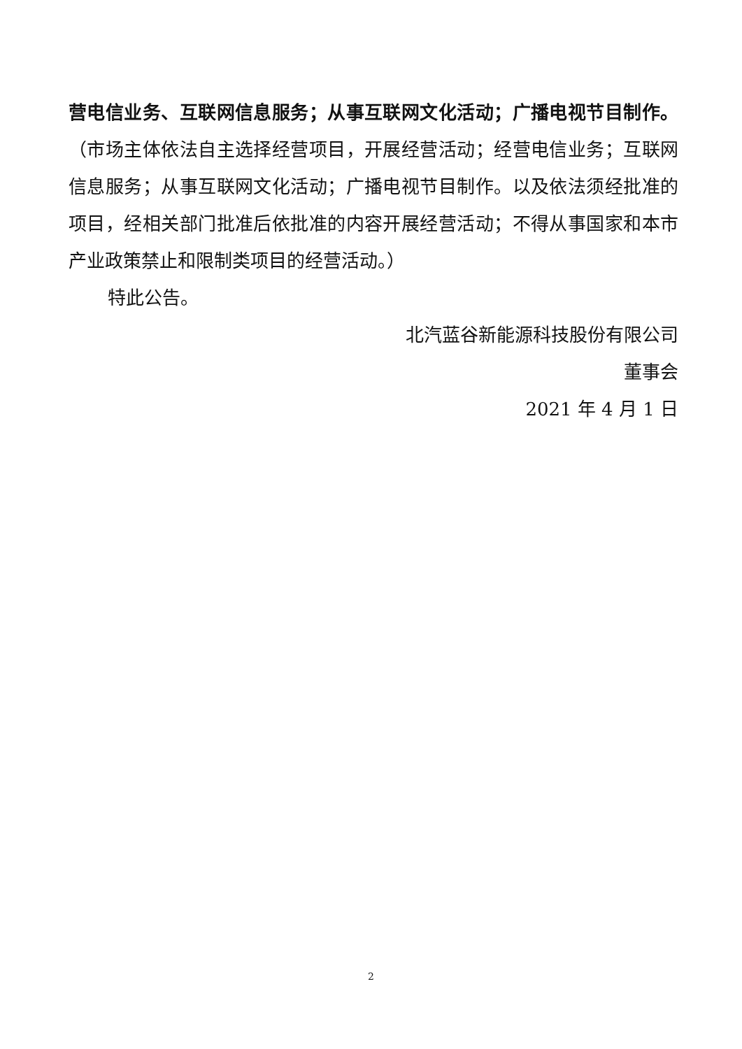营电信业务、互联网信息服务；从事互联网文化活动；广播电视节目制作。（市场主体依法自主选择经营项目，开展经营活动；经营电信业务；互联网信息服务；从事互联网文化活动；广播电视节目制作。以及依法须经批准的项目，经相关部门批准后依批准的内容开展经营活动；不得从事国家和本市产业政策禁止和限制类项目的经营活动。）
特此公告。
北汽蓝谷新能源科技股份有限公司
董事会
2021 年 4 月 1 日
2